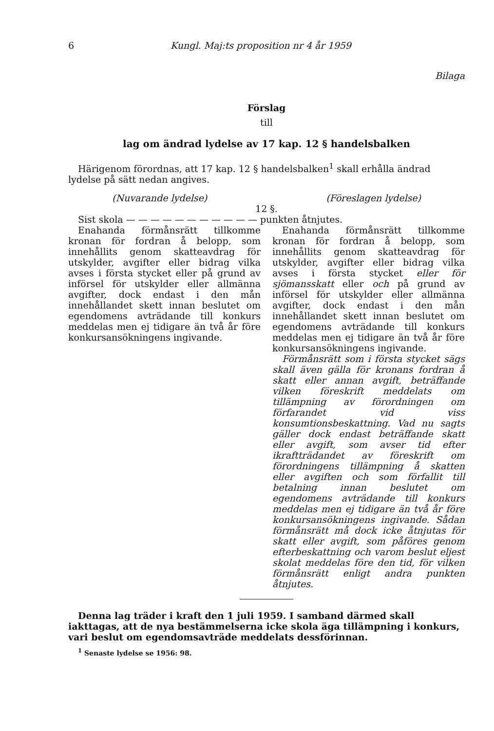6 Kungl. Maj:ts proposition nr 4 år 1959
Bilaga
Förslag
till
lag om ändrad lydelse av 17 kap. 12 § handelsbalken
Härigenom förordnas, att 17 kap. 12 § handelsbalken<sup>1</sup> skall erhålla ändrad lydelse på sätt nedan angives.
(Nuvarande lydelse) (Föreslagen lydelse)
12 §.
Sist skola — — — — — — — — — — — punkten åtnjutes.
Enahanda förmånsrätt tillkomme kronan för fordran å belopp, som innehållits genom skatteavdrag för utskylder, avgifter eller bidrag vilka avses i första stycket eller på grund av införsel för utskylder eller allmänna avgifter, dock endast i den mån innehållandet skett innan beslutet om egendomens avträdande till konkurs meddelas men ej tidigare än två år före konkursansökningens ingivande.
Enahanda förmånsrätt tillkomme kronan för fordran å belopp, som innehållits genom skatteavdrag för utskylder, avgifter eller bidrag vilka avses i första stycket eller för sjömansskatt eller och på grund av införsel för utskylder eller allmänna avgifter, dock endast i den mån innehållandet skett innan beslutet om egendomens avträdande till konkurs meddelas men ej tidigare än två år före konkursansökningens ingivande.
Förmånsrätt som i första stycket sägs skall även gälla för kronans fordran å skatt eller annan avgift, beträffande vilken föreskrift meddelats om tillämpning av förordningen om förfarandet vid viss konsumtionsbeskattning. Vad nu sagts gäller dock endast beträffande skatt eller avgift, som avser tid efter ikraftträdandet av föreskrift om förordningens tillämpning å skatten eller avgiften och som förfallit till betalning innan beslutet om egendomens avträdande till konkurs meddelas men ej tidigare än två år före konkursansökningens ingivande. Sådan förmånsrätt må dock icke åtnjutas för skatt eller avgift, som påföres genom efterbeskattning och varom beslut eljest skolat meddelas före den tid, för vilken förmånsrätt enligt andra punkten åtnjutes.
Denna lag träder i kraft den 1 juli 1959. I samband därmed skall iakttagas, att de nya bestämmelserna icke skola äga tillämpning i konkurs, vari beslut om egendomsavträde meddelats dessförinnan.
<sup>1</sup> Senaste lydelse se 1956: 98.